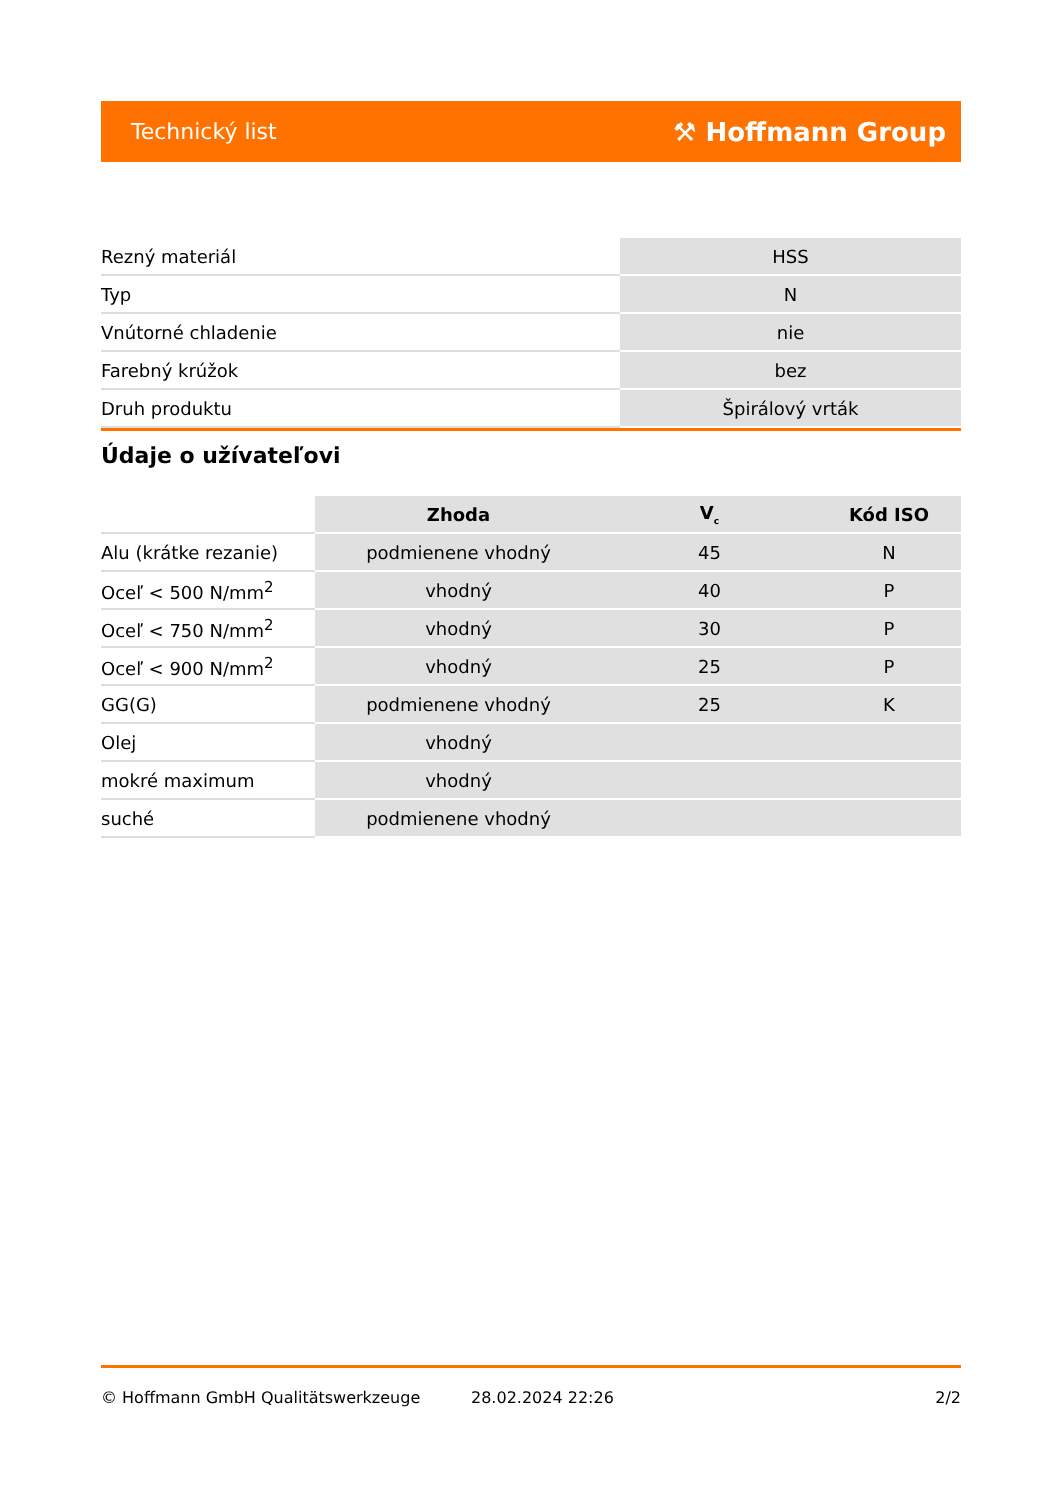Technický list ⚒ Hoffmann Group
| Rezný materiál | HSS |
| Typ | N |
| Vnútorné chladenie | nie |
| Farebný krúžok | bez |
| Druh produktu | Špirálový vrták |
Údaje o užívateľovi
| | Zhoda | V<sub>c</sub> | Kód ISO |
| --- | --- | --- | --- |
| Alu (krátke rezanie) | podmienene vhodný | 45 | N |
| Oceľ < 500 N/mm<sup>2</sup> | vhodný | 40 | P |
| Oceľ < 750 N/mm<sup>2</sup> | vhodný | 30 | P |
| Oceľ < 900 N/mm<sup>2</sup> | vhodný | 25 | P |
| GG(G) | podmienene vhodný | 25 | K |
| Olej | vhodný | | |
| mokré maximum | vhodný | | |
| suché | podmienene vhodný | | |
© Hoffmann GmbH Qualitätswerkzeuge 28.02.2024 22:26 2/2